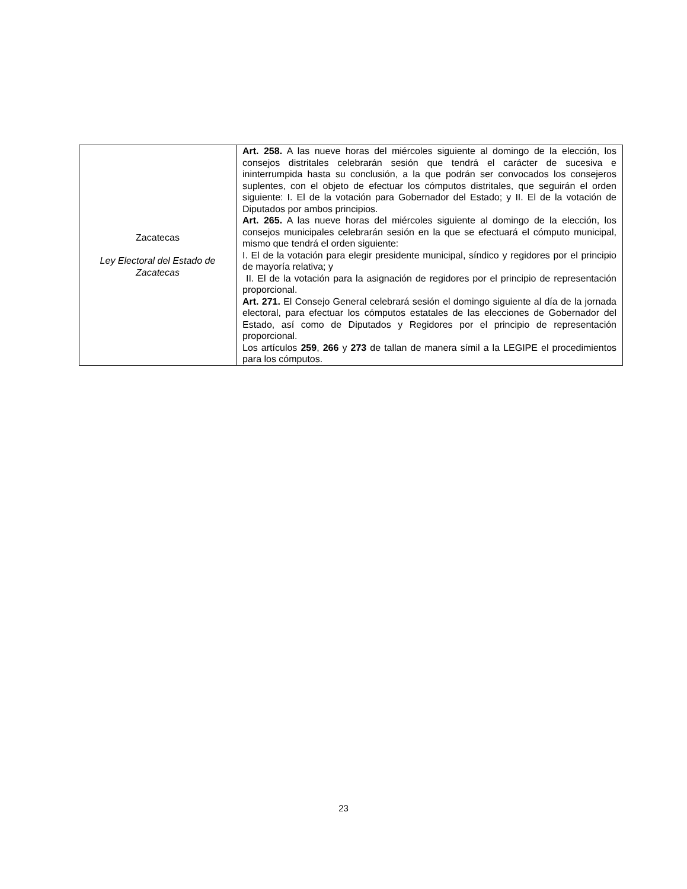| Zacatecas Ley Electoral del Estado de Zacatecas | Art. 258. A las nueve horas del miércoles siguiente al domingo de la elección, los consejos distritales celebrarán sesión que tendrá el carácter de sucesiva e ininterrumpida hasta su conclusión, a la que podrán ser convocados los consejeros suplentes, con el objeto de efectuar los cómputos distritales, que seguirán el orden siguiente: I. El de la votación para Gobernador del Estado; y II. El de la votación de Diputados por ambos principios. Art. 265. A las nueve horas del miércoles siguiente al domingo de la elección, los consejos municipales celebrarán sesión en la que se efectuará el cómputo municipal, mismo que tendrá el orden siguiente: I. El de la votación para elegir presidente municipal, síndico y regidores por el principio de mayoría relativa; y II. El de la votación para la asignación de regidores por el principio de representación proporcional. Art. 271. El Consejo General celebrará sesión el domingo siguiente al día de la jornada electoral, para efectuar los cómputos estatales de las elecciones de Gobernador del Estado, así como de Diputados y Regidores por el principio de representación proporcional. Los artículos 259 , 266 y 273 de tallan de manera símil a la LEGIPE el procedimientos para los cómputos. |
23